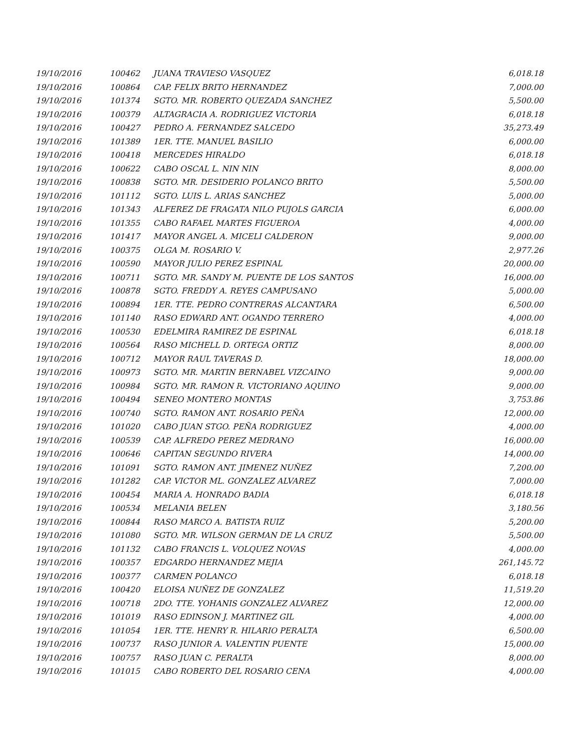| 19/10/2016 | 100462 | JUANA TRAVIESO VASQUEZ | 6,018.18 |
| 19/10/2016 | 100864 | CAP. FELIX BRITO HERNANDEZ | 7,000.00 |
| 19/10/2016 | 101374 | SGTO. MR. ROBERTO QUEZADA SANCHEZ | 5,500.00 |
| 19/10/2016 | 100379 | ALTAGRACIA A. RODRIGUEZ VICTORIA | 6,018.18 |
| 19/10/2016 | 100427 | PEDRO A. FERNANDEZ SALCEDO | 35,273.49 |
| 19/10/2016 | 101389 | 1ER. TTE. MANUEL BASILIO | 6,000.00 |
| 19/10/2016 | 100418 | MERCEDES HIRALDO | 6,018.18 |
| 19/10/2016 | 100622 | CABO OSCAL L. NIN NIN | 8,000.00 |
| 19/10/2016 | 100838 | SGTO. MR. DESIDERIO POLANCO BRITO | 5,500.00 |
| 19/10/2016 | 101112 | SGTO. LUIS L. ARIAS SANCHEZ | 5,000.00 |
| 19/10/2016 | 101343 | ALFEREZ DE FRAGATA NILO PUJOLS GARCIA | 6,000.00 |
| 19/10/2016 | 101355 | CABO RAFAEL MARTES FIGUEROA | 4,000.00 |
| 19/10/2016 | 101417 | MAYOR ANGEL A. MICELI CALDERON | 9,000.00 |
| 19/10/2016 | 100375 | OLGA M. ROSARIO V. | 2,977.26 |
| 19/10/2016 | 100590 | MAYOR JULIO PEREZ ESPINAL | 20,000.00 |
| 19/10/2016 | 100711 | SGTO. MR. SANDY M. PUENTE DE LOS SANTOS | 16,000.00 |
| 19/10/2016 | 100878 | SGTO. FREDDY A. REYES CAMPUSANO | 5,000.00 |
| 19/10/2016 | 100894 | 1ER. TTE. PEDRO CONTRERAS ALCANTARA | 6,500.00 |
| 19/10/2016 | 101140 | RASO EDWARD ANT. OGANDO TERRERO | 4,000.00 |
| 19/10/2016 | 100530 | EDELMIRA RAMIREZ DE ESPINAL | 6,018.18 |
| 19/10/2016 | 100564 | RASO MICHELL D. ORTEGA ORTIZ | 8,000.00 |
| 19/10/2016 | 100712 | MAYOR RAUL TAVERAS D. | 18,000.00 |
| 19/10/2016 | 100973 | SGTO. MR. MARTIN BERNABEL VIZCAINO | 9,000.00 |
| 19/10/2016 | 100984 | SGTO. MR. RAMON R. VICTORIANO AQUINO | 9,000.00 |
| 19/10/2016 | 100494 | SENEO MONTERO MONTAS | 3,753.86 |
| 19/10/2016 | 100740 | SGTO. RAMON ANT. ROSARIO PEÑA | 12,000.00 |
| 19/10/2016 | 101020 | CABO JUAN STGO. PEÑA RODRIGUEZ | 4,000.00 |
| 19/10/2016 | 100539 | CAP. ALFREDO PEREZ MEDRANO | 16,000.00 |
| 19/10/2016 | 100646 | CAPITAN SEGUNDO RIVERA | 14,000.00 |
| 19/10/2016 | 101091 | SGTO. RAMON ANT. JIMENEZ NUÑEZ | 7,200.00 |
| 19/10/2016 | 101282 | CAP. VICTOR ML. GONZALEZ ALVAREZ | 7,000.00 |
| 19/10/2016 | 100454 | MARIA A. HONRADO BADIA | 6,018.18 |
| 19/10/2016 | 100534 | MELANIA BELEN | 3,180.56 |
| 19/10/2016 | 100844 | RASO MARCO A. BATISTA RUIZ | 5,200.00 |
| 19/10/2016 | 101080 | SGTO. MR. WILSON GERMAN DE LA CRUZ | 5,500.00 |
| 19/10/2016 | 101132 | CABO FRANCIS L. VOLQUEZ NOVAS | 4,000.00 |
| 19/10/2016 | 100357 | EDGARDO HERNANDEZ MEJIA | 261,145.72 |
| 19/10/2016 | 100377 | CARMEN POLANCO | 6,018.18 |
| 19/10/2016 | 100420 | ELOISA NUÑEZ DE GONZALEZ | 11,519.20 |
| 19/10/2016 | 100718 | 2DO. TTE. YOHANIS GONZALEZ ALVAREZ | 12,000.00 |
| 19/10/2016 | 101019 | RASO EDINSON J. MARTINEZ GIL | 4,000.00 |
| 19/10/2016 | 101054 | 1ER. TTE. HENRY R. HILARIO PERALTA | 6,500.00 |
| 19/10/2016 | 100737 | RASO JUNIOR A. VALENTIN PUENTE | 15,000.00 |
| 19/10/2016 | 100757 | RASO JUAN C. PERALTA | 8,000.00 |
| 19/10/2016 | 101015 | CABO ROBERTO DEL ROSARIO CENA | 4,000.00 |